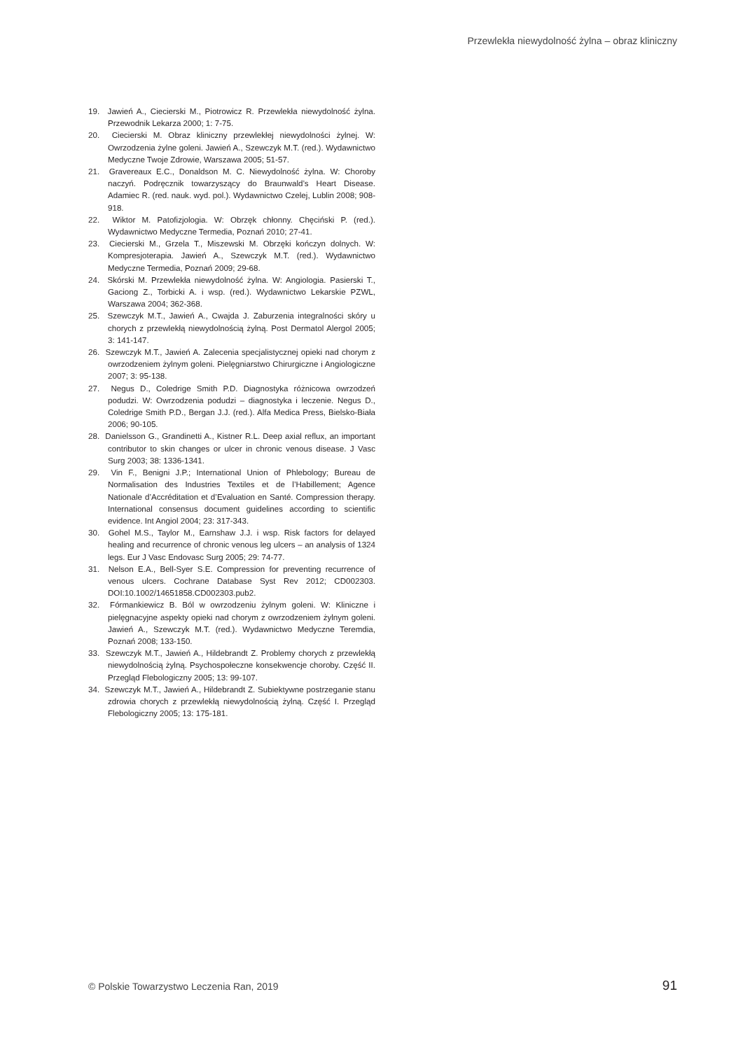Przewlekła niewydolność żylna – obraz kliniczny
19. Jawień A., Ciecierski M., Piotrowicz R. Przewlekła niewydolność żylna. Przewodnik Lekarza 2000; 1: 7-75.
20. Ciecierski M. Obraz kliniczny przewlekłej niewydolności żylnej. W: Owrzodzenia żylne goleni. Jawień A., Szewczyk M.T. (red.). Wydawnictwo Medyczne Twoje Zdrowie, Warszawa 2005; 51-57.
21. Gravereaux E.C., Donaldson M. C. Niewydolność żylna. W: Choroby naczyń. Podręcznik towarzyszący do Braunwald’s Heart Disease. Adamiec R. (red. nauk. wyd. pol.). Wydawnictwo Czelej, Lublin 2008; 908-918.
22. Wiktor M. Patofizjologia. W: Obrzęk chłonny. Chęciński P. (red.). Wydawnictwo Medyczne Termedia, Poznań 2010; 27-41.
23. Ciecierski M., Grzela T., Miszewski M. Obrzęki kończyn dolnych. W: Kompresjoterapia. Jawień A., Szewczyk M.T. (red.). Wydawnictwo Medyczne Termedia, Poznań 2009; 29-68.
24. Skórski M. Przewlekła niewydolność żylna. W: Angiologia. Pasierski T., Gaciong Z., Torbicki A. i wsp. (red.). Wydawnictwo Lekarskie PZWL, Warszawa 2004; 362-368.
25. Szewczyk M.T., Jawień A., Cwajda J. Zaburzenia integralności skóry u chorych z przewlekłą niewydolnością żylną. Post Dermatol Alergol 2005; 3: 141-147.
26. Szewczyk M.T., Jawień A. Zalecenia specjalistycznej opieki nad chorym z owrzodzeniem żylnym goleni. Pielęgniarstwo Chirurgiczne i Angiologiczne 2007; 3: 95-138.
27. Negus D., Coledrige Smith P.D. Diagnostyka różnicowa owrzodzeń podudzi. W: Owrzodzenia podudzi – diagnostyka i leczenie. Negus D., Coledrige Smith P.D., Bergan J.J. (red.). Alfa Medica Press, Bielsko-Biała 2006; 90-105.
28. Danielsson G., Grandinetti A., Kistner R.L. Deep axial reflux, an important contributor to skin changes or ulcer in chronic venous disease. J Vasc Surg 2003; 38: 1336-1341.
29. Vin F., Benigni J.P.; International Union of Phlebology; Bureau de Normalisation des Industries Textiles et de l’Habillement; Agence Nationale d’Accréditation et d’Evaluation en Santé. Compression therapy. International consensus document guidelines according to scientific evidence. Int Angiol 2004; 23: 317-343.
30. Gohel M.S., Taylor M., Earnshaw J.J. i wsp. Risk factors for delayed healing and recurrence of chronic venous leg ulcers – an analysis of 1324 legs. Eur J Vasc Endovasc Surg 2005; 29: 74-77.
31. Nelson E.A., Bell-Syer S.E. Compression for preventing recurrence of venous ulcers. Cochrane Database Syst Rev 2012; CD002303. DOI:10.1002/14651858.CD002303.pub2.
32. Fórmankiewicz B. Ból w owrzodzeniu żylnym goleni. W: Kliniczne i pielęgnacyjne aspekty opieki nad chorym z owrzodzeniem żylnym goleni. Jawień A., Szewczyk M.T. (red.). Wydawnictwo Medyczne Teremdia, Poznań 2008; 133-150.
33. Szewczyk M.T., Jawień A., Hildebrandt Z. Problemy chorych z przewlekłą niewydolnością żylną. Psychospołeczne konsekwencje choroby. Część II. Przegląd Flebologiczny 2005; 13: 99-107.
34. Szewczyk M.T., Jawień A., Hildebrandt Z. Subiektywne postrzeganie stanu zdrowia chorych z przewlekłą niewydolnością żylną. Część I. Przegląd Flebologiczny 2005; 13: 175-181.
© Polskie Towarzystwo Leczenia Ran, 2019 91